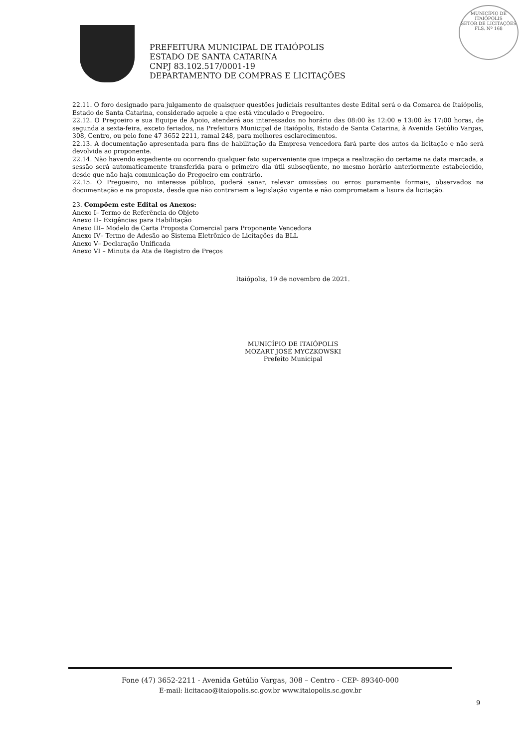PREFEITURA MUNICIPAL DE ITAIÓPOLIS
ESTADO DE SANTA CATARINA
CNPJ 83.102.517/0001-19
DEPARTAMENTO DE COMPRAS E LICITAÇÕES
MUNICÍPIO DE
ITAIÓPOLIS
SETOR DE LICITAÇÕES
FLS. Nº 168
22.11. O foro designado para julgamento de quaisquer questões judiciais resultantes deste Edital será o da Comarca de Itaiópolis, Estado de Santa Catarina, considerado aquele a que está vinculado o Pregoeiro.
22.12. O Pregoeiro e sua Equipe de Apoio, atenderá aos interessados no horário das 08:00 às 12:00 e 13:00 às 17:00 horas, de segunda a sexta-feira, exceto feriados, na Prefeitura Municipal de Itaiópolis, Estado de Santa Catarina, à Avenida Getúlio Vargas, 308, Centro, ou pelo fone 47 3652 2211, ramal 248, para melhores esclarecimentos.
22.13. A documentação apresentada para fins de habilitação da Empresa vencedora fará parte dos autos da licitação e não será devolvida ao proponente.
22.14. Não havendo expediente ou ocorrendo qualquer fato superveniente que impeça a realização do certame na data marcada, a sessão será automaticamente transferida para o primeiro dia útil subseqüente, no mesmo horário anteriormente estabelecido, desde que não haja comunicação do Pregoeiro em contrário.
22.15. O Pregoeiro, no interesse público, poderá sanar, relevar omissões ou erros puramente formais, observados na documentação e na proposta, desde que não contrariem a legislação vigente e não comprometam a lisura da licitação.
23. Compõem este Edital os Anexos:
Anexo I– Termo de Referência do Objeto
Anexo II– Exigências para Habilitação
Anexo III– Modelo de Carta Proposta Comercial para Proponente Vencedora
Anexo IV– Termo de Adesão ao Sistema Eletrônico de Licitações da BLL
Anexo V– Declaração Unificada
Anexo VI – Minuta da Ata de Registro de Preços
Itaiópolis, 19 de novembro de 2021.
MUNICÍPIO DE ITAIÓPOLIS
MOZART JOSÉ MYCZKOWSKI
Prefeito Municipal
Fone (47) 3652-2211 - Avenida Getúlio Vargas, 308 – Centro - CEP- 89340-000
E-mail: licitacao@itaiopolis.sc.gov.br www.itaiopolis.sc.gov.br
9